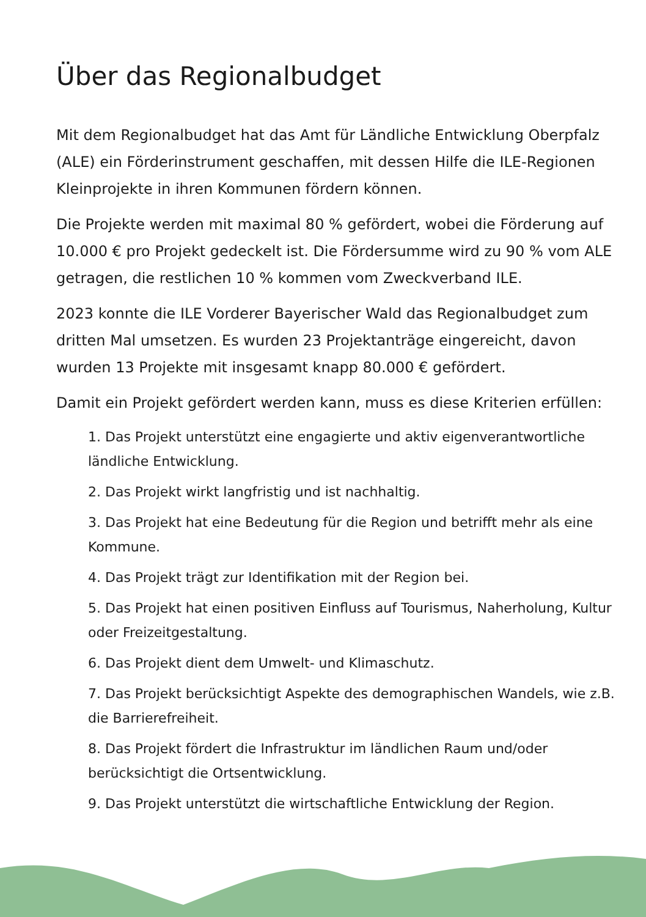Über das Regionalbudget
Mit dem Regionalbudget hat das Amt für Ländliche Entwicklung Oberpfalz (ALE) ein Förderinstrument geschaffen, mit dessen Hilfe die ILE-Regionen Kleinprojekte in ihren Kommunen fördern können.
Die Projekte werden mit maximal 80 % gefördert, wobei die Förderung auf 10.000 € pro Projekt gedeckelt ist. Die Fördersumme wird zu 90 % vom ALE getragen, die restlichen 10 % kommen vom Zweckverband ILE.
2023 konnte die ILE Vorderer Bayerischer Wald das Regionalbudget zum dritten Mal umsetzen. Es wurden 23 Projektanträge eingereicht, davon wurden 13 Projekte mit insgesamt knapp 80.000 € gefördert.
Damit ein Projekt gefördert werden kann, muss es diese Kriterien erfüllen:
1. Das Projekt unterstützt eine engagierte und aktiv eigenverantwortliche ländliche Entwicklung.
2. Das Projekt wirkt langfristig und ist nachhaltig.
3. Das Projekt hat eine Bedeutung für die Region und betrifft mehr als eine Kommune.
4. Das Projekt trägt zur Identifikation mit der Region bei.
5. Das Projekt hat einen positiven Einfluss auf Tourismus, Naherholung, Kultur oder Freizeitgestaltung.
6. Das Projekt dient dem Umwelt- und Klimaschutz.
7. Das Projekt berücksichtigt Aspekte des demographischen Wandels, wie z.B. die Barrierefreiheit.
8. Das Projekt fördert die Infrastruktur im ländlichen Raum und/oder berücksichtigt die Ortsentwicklung.
9. Das Projekt unterstützt die wirtschaftliche Entwicklung der Region.